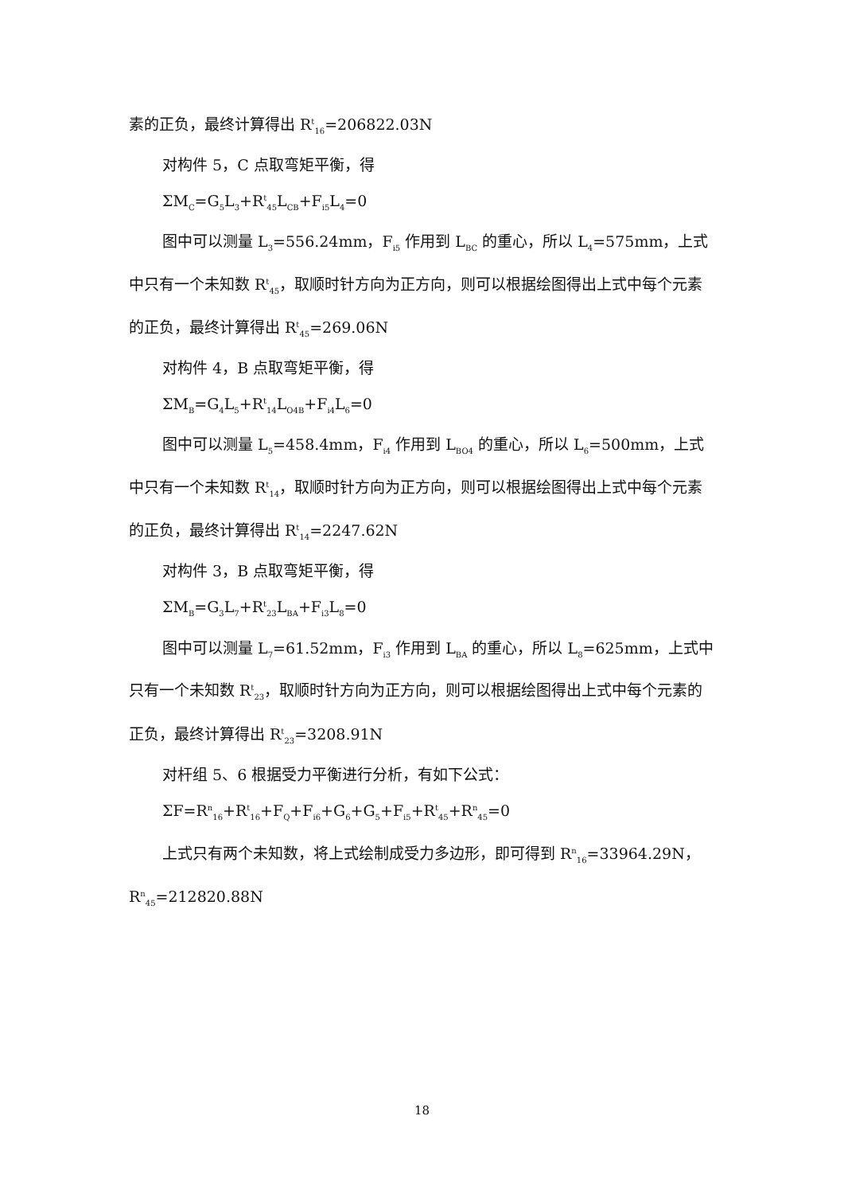素的正负，最终计算得出 R<sup>t</sup><sub>16</sub>=206822.03N
对构件 5，C 点取弯矩平衡，得
ΣM<sub>C</sub>=G<sub>5</sub>L<sub>3</sub>+R<sup>t</sup><sub>45</sub>L<sub>CB</sub>+F<sub>i5</sub>L<sub>4</sub>=0
图中可以测量 L<sub>3</sub>=556.24mm，F<sub>i5</sub> 作用到 L<sub>BC</sub> 的重心，所以 L<sub>4</sub>=575mm，上式中只有一个未知数 R<sup>t</sup><sub>45</sub>，取顺时针方向为正方向，则可以根据绘图得出上式中每个元素的正负，最终计算得出 R<sup>t</sup><sub>45</sub>=269.06N
对构件 4，B 点取弯矩平衡，得
ΣM<sub>B</sub>=G<sub>4</sub>L<sub>5</sub>+R<sup>t</sup><sub>14</sub>L<sub>O4B</sub>+F<sub>i4</sub>L<sub>6</sub>=0
图中可以测量 L<sub>5</sub>=458.4mm，F<sub>i4</sub> 作用到 L<sub>BO4</sub> 的重心，所以 L<sub>6</sub>=500mm，上式中只有一个未知数 R<sup>t</sup><sub>14</sub>，取顺时针方向为正方向，则可以根据绘图得出上式中每个元素的正负，最终计算得出 R<sup>t</sup><sub>14</sub>=2247.62N
对构件 3，B 点取弯矩平衡，得
ΣM<sub>B</sub>=G<sub>3</sub>L<sub>7</sub>+R<sup>t</sup><sub>23</sub>L<sub>BA</sub>+F<sub>i3</sub>L<sub>8</sub>=0
图中可以测量 L<sub>7</sub>=61.52mm，F<sub>i3</sub> 作用到 L<sub>BA</sub> 的重心，所以 L<sub>8</sub>=625mm，上式中只有一个未知数 R<sup>t</sup><sub>23</sub>，取顺时针方向为正方向，则可以根据绘图得出上式中每个元素的正负，最终计算得出 R<sup>t</sup><sub>23</sub>=3208.91N
对杆组 5、6 根据受力平衡进行分析，有如下公式：
ΣF=R<sup>n</sup><sub>16</sub>+R<sup>t</sup><sub>16</sub>+F<sub>Q</sub>+F<sub>i6</sub>+G<sub>6</sub>+G<sub>5</sub>+F<sub>i5</sub>+R<sup>t</sup><sub>45</sub>+R<sup>n</sup><sub>45</sub>=0
上式只有两个未知数，将上式绘制成受力多边形，即可得到 R<sup>n</sup><sub>16</sub>=33964.29N，R<sup>n</sup><sub>45</sub>=212820.88N
18